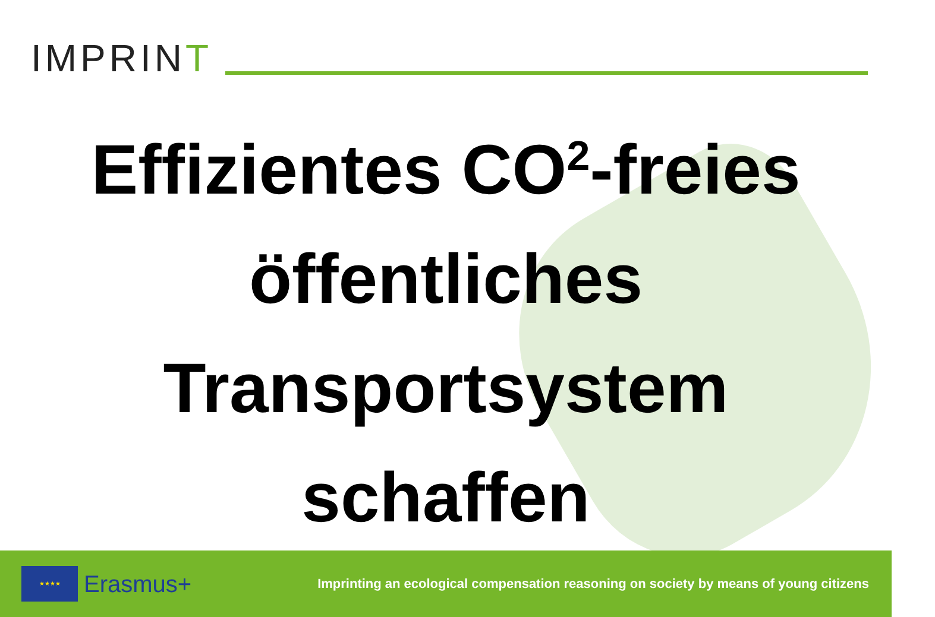IMPRINT
Effizientes CO<sup>2</sup>-freies
öffentliches
Transportsystem
schaffen
★★★★
Erasmus+
Imprinting an ecological compensation reasoning on society by means of young citizens